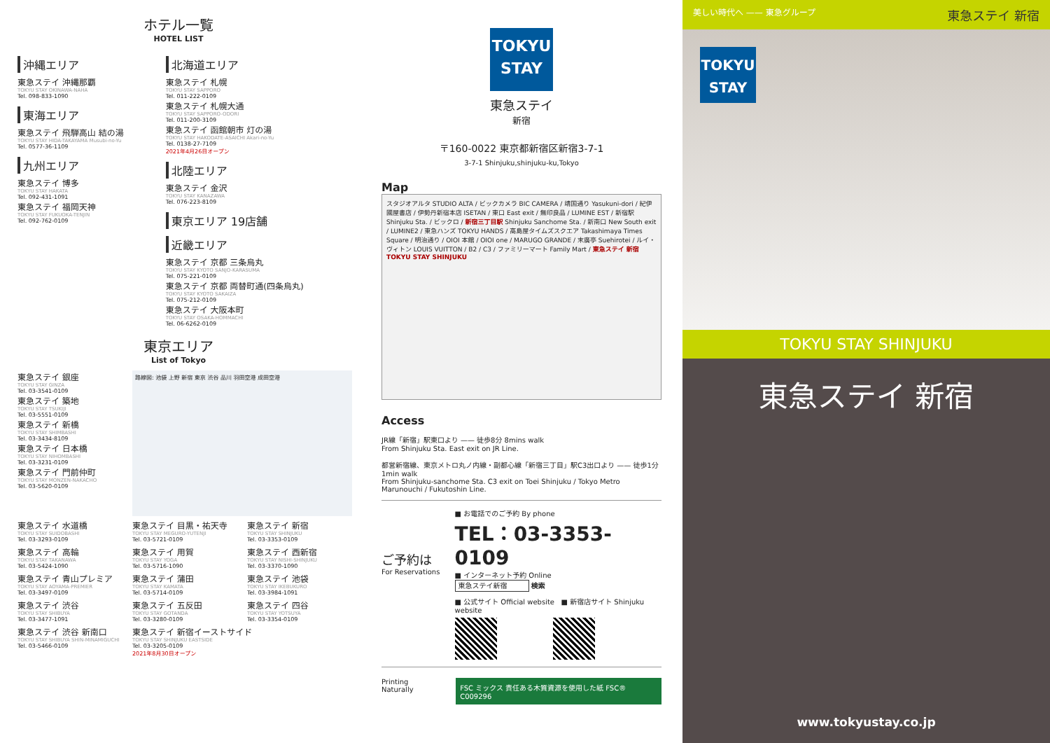ホテル一覧
HOTEL LIST
沖縄エリア
東急ステイ 沖縄那覇
TOKYU STAY OKINAWA-NAHA
Tel. 098-833-1090
東海エリア
東急ステイ 飛騨高山 結の湯
TOKYU STAY HIDA-TAKAYAMA Musubi-no-Yu
Tel. 0577-36-1109
九州エリア
東急ステイ 博多
TOKYU STAY HAKATA
Tel. 092-431-1091
東急ステイ 福岡天神
TOKYU STAY FUKUOKA-TENJIN
Tel. 092-762-0109
北海道エリア
東急ステイ 札幌
TOKYU STAY SAPPORO
Tel. 011-222-0109
東急ステイ 札幌大通
TOKYU STAY SAPPORO-ODORI
Tel. 011-200-3109
東急ステイ 函館朝市 灯の湯
TOKYU STAY HAKODATE-ASAICHI Akari-no-Yu
Tel. 0138-27-7109
2021年4月26日オープン
北陸エリア
東急ステイ 金沢
TOKYU STAY KANAZAWA
Tel. 076-223-8109
東京エリア 19店舗
近畿エリア
東急ステイ 京都 三条烏丸
TOKYU STAY KYOTO SANJO-KARASUMA
Tel. 075-221-0109
東急ステイ 京都 両替町通(四条烏丸)
TOKYU STAY KYOTO SAKAIZA
Tel. 075-212-0109
東急ステイ 大阪本町
TOKYU STAY OSAKA-HOMMACHI
Tel. 06-6262-0109
東京エリア
List of Tokyo
東急ステイ 銀座
TOKYU STAY GINZA
Tel. 03-3541-0109
東急ステイ 築地
TOKYU STAY TSUKIJI
Tel. 03-5551-0109
東急ステイ 新橋
TOKYU STAY SHIMBASHI
Tel. 03-3434-8109
東急ステイ 日本橋
TOKYU STAY NIHOMBASHI
Tel. 03-3231-0109
東急ステイ 門前仲町
TOKYU STAY MONZEN-NAKACHO
Tel. 03-5620-0109
路線図: 池袋 上野 新宿 東京 渋谷 品川 羽田空港 成田空港
東急ステイ 水道橋
TOKYU STAY SUIDOBASHI
Tel. 03-3293-0109
東急ステイ 目黒・祐天寺
TOKYU STAY MEGURO-YUTENJI
Tel. 03-5721-0109
東急ステイ 新宿
TOKYU STAY SHINJUKU
Tel. 03-3353-0109
東急ステイ 高輪
TOKYU STAY TAKANAWA
Tel. 03-5424-1090
東急ステイ 用賀
TOKYU STAY YOGA
Tel. 03-5716-1090
東急ステイ 西新宿
TOKYU STAY NISHI-SHINJUKU
Tel. 03-3370-1090
東急ステイ 青山プレミア
TOKYU STAY AOYAMA-PREMIER
Tel. 03-3497-0109
東急ステイ 蒲田
TOKYU STAY KAMATA
Tel. 03-5714-0109
東急ステイ 池袋
TOKYU STAY IKEBUKURO
Tel. 03-3984-1091
東急ステイ 渋谷
TOKYU STAY SHIBUYA
Tel. 03-3477-1091
東急ステイ 五反田
TOKYU STAY GOTANDA
Tel. 03-3280-0109
東急ステイ 四谷
TOKYU STAY YOTSUYA
Tel. 03-3354-0109
東急ステイ 渋谷 新南口
TOKYU STAY SHIBUYA SHIN-MINAMIGUCHI
Tel. 03-5466-0109
東急ステイ 新宿イーストサイド
TOKYU STAY SHINJUKU EASTSIDE
Tel. 03-3205-0109
2021年8月30日オープン
TOKYU
STAY
東急ステイ
新宿
〒160-0022 東京都新宿区新宿3-7-1
3-7-1 Shinjuku,shinjuku-ku,Tokyo
Map
スタジオアルタ STUDIO ALTA / ビックカメラ BIC CAMERA / 靖国通り Yasukuni-dori / 紀伊國屋書店 / 伊勢丹新宿本店 ISETAN / 東口 East exit / 無印良品 / LUMINE EST / 新宿駅 Shinjuku Sta. / ビックロ / 新宿三丁目駅 Shinjuku Sanchome Sta. / 新南口 New South exit / LUMINE2 / 東急ハンズ TOKYU HANDS / 高島屋タイムズスクエア Takashimaya Times Square / 明治通り / OIOI 本館 / OIOI one / MARUGO GRANDE / 末廣亭 Suehirotei / ルイ・ヴィトン LOUIS VUITTON / B2 / C3 / ファミリーマート Family Mart / 東急ステイ 新宿 TOKYU STAY SHINJUKU
Access
JR線「新宿」駅東口より —— 徒歩8分 8mins walk
From Shinjuku Sta. East exit on JR Line.
都営新宿線、東京メトロ丸ノ内線・副都心線「新宿三丁目」駅C3出口より —— 徒歩1分 1min walk
From Shinjuku-sanchome Sta. C3 exit on Toei Shinjuku / Tokyo Metro Marunouchi / Fukutoshin Line.
ご予約は
For Reservations
■ お電話でのご予約 By phone
TEL：03-3353-0109
■ インターネット予約 Online
東急ステイ新宿 検索
■ 公式サイト Official website ■ 新宿店サイト Shinjuku website
Printing Naturally FSC ミックス 責任ある木質資源を使用した紙 FSC® C009296
美しい時代へ —— 東急グループ 東急ステイ 新宿
TOKYU
STAY
TOKYU STAY SHINJUKU
東急ステイ 新宿
www.tokyustay.co.jp